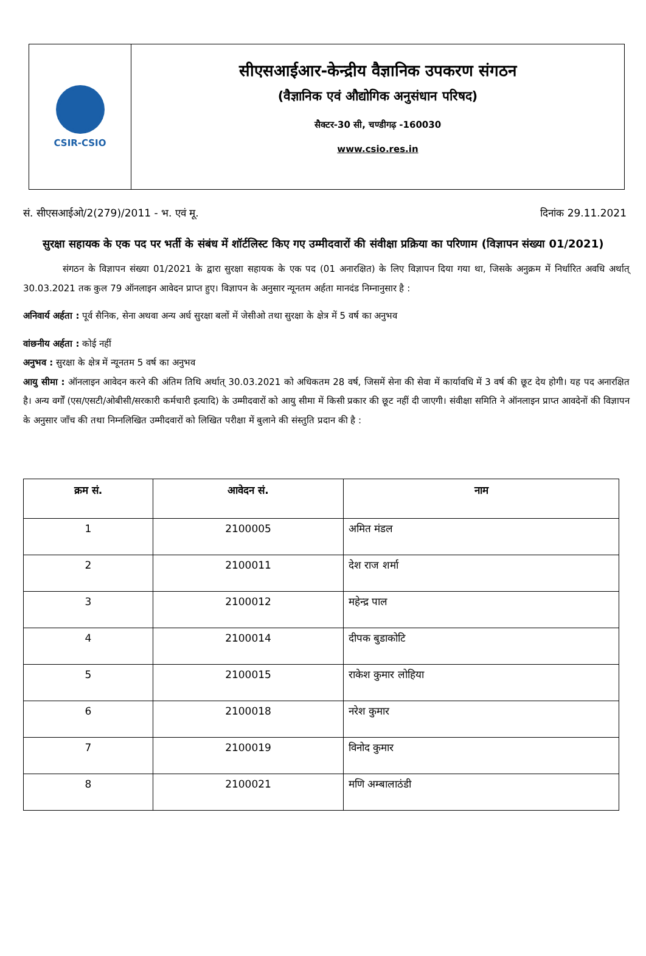CSIR-CSIO
सीएसआईआर-केन्द्रीय वैज्ञानिक उपकरण संगठन
(वैज्ञानिक एवं औद्योगिक अनुसंधान परिषद)
सैक्टर-30 सी, चण्डीगढ़ -160030
www.csio.res.in
सं. सीएसआईओ/2(279)/2011 - भ. एवं मू. दिनांक 29.11.2021
सुरक्षा सहायक के एक पद पर भर्ती के संबंध में शॉर्टलिस्ट किए गए उम्मीदवारों की संवीक्षा प्रक्रिया का परिणाम (विज्ञापन संख्या 01/2021)
संगठन के विज्ञापन संख्या 01/2021 के द्वारा सुरक्षा सहायक के एक पद (01 अनारक्षित) के लिए विज्ञापन दिया गया था, जिसके अनुक्रम में निर्धारित अवधि अर्थात् 30.03.2021 तक कुल 79 ऑनलाइन आवेदन प्राप्त हुए। विज्ञापन के अनुसार न्यूनतम अर्हता मानदंड निम्नानुसार है :
अनिवार्य अर्हता : पूर्व सैनिक, सेना अथवा अन्य अर्ध सुरक्षा बलों में जेसीओ तथा सुरक्षा के क्षेत्र में 5 वर्ष का अनुभव
वांछनीय अर्हता : कोई नहीं
अनुभव : सुरक्षा के क्षेत्र में न्यूनतम 5 वर्ष का अनुभव
आयु सीमा : ऑनलाइन आवेदन करने की अंतिम तिथि अर्थात् 30.03.2021 को अधिकतम 28 वर्ष, जिसमें सेना की सेवा में कार्यावधि में 3 वर्ष की छूट देय होगी। यह पद अनारक्षित है। अन्य वर्गों (एस/एसटी/ओबीसी/सरकारी कर्मचारी इत्यादि) के उम्मीदवारों को आयु सीमा में किसी प्रकार की छूट नहीं दी जाएगी। संवीक्षा समिति ने ऑनलाइन प्राप्त आवदेनों की विज्ञापन के अनुसार जाँच की तथा निम्नलिखित उम्मीदवारों को लिखित परीक्षा में बुलाने की संस्तुति प्रदान की है :
| क्रम सं. | आवेदन सं. | नाम |
| --- | --- | --- |
| 1 | 2100005 | अमित मंडल |
| 2 | 2100011 | देश राज शर्मा |
| 3 | 2100012 | महेन्द्र पाल |
| 4 | 2100014 | दीपक बुडाकोटि |
| 5 | 2100015 | राकेश कुमार लोहिया |
| 6 | 2100018 | नरेश कुमार |
| 7 | 2100019 | विनोद कुमार |
| 8 | 2100021 | मणि अम्बालाठंडी |